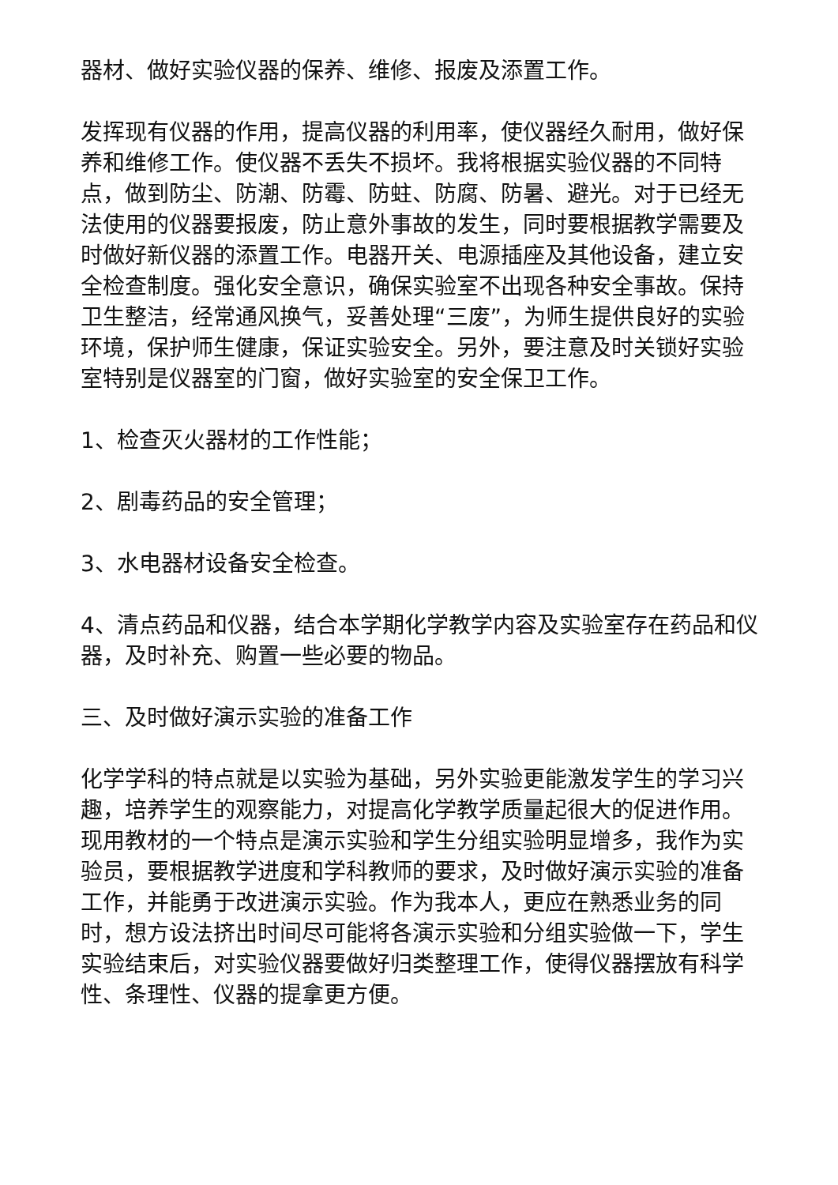器材、做好实验仪器的保养、维修、报废及添置工作。
发挥现有仪器的作用，提高仪器的利用率，使仪器经久耐用，做好保养和维修工作。使仪器不丢失不损坏。我将根据实验仪器的不同特点，做到防尘、防潮、防霉、防蛀、防腐、防暑、避光。对于已经无法使用的仪器要报废，防止意外事故的发生，同时要根据教学需要及时做好新仪器的添置工作。电器开关、电源插座及其他设备，建立安全检查制度。强化安全意识，确保实验室不出现各种安全事故。保持卫生整洁，经常通风换气，妥善处理“三废”，为师生提供良好的实验环境，保护师生健康，保证实验安全。另外，要注意及时关锁好实验室特别是仪器室的门窗，做好实验室的安全保卫工作。
1、检查灭火器材的工作性能；
2、剧毒药品的安全管理；
3、水电器材设备安全检查。
4、清点药品和仪器，结合本学期化学教学内容及实验室存在药品和仪器，及时补充、购置一些必要的物品。
三、及时做好演示实验的准备工作
化学学科的特点就是以实验为基础，另外实验更能激发学生的学习兴趣，培养学生的观察能力，对提高化学教学质量起很大的促进作用。现用教材的一个特点是演示实验和学生分组实验明显增多，我作为实验员，要根据教学进度和学科教师的要求，及时做好演示实验的准备工作，并能勇于改进演示实验。作为我本人，更应在熟悉业务的同时，想方设法挤出时间尽可能将各演示实验和分组实验做一下，学生实验结束后，对实验仪器要做好归类整理工作，使得仪器摆放有科学性、条理性、仪器的提拿更方便。